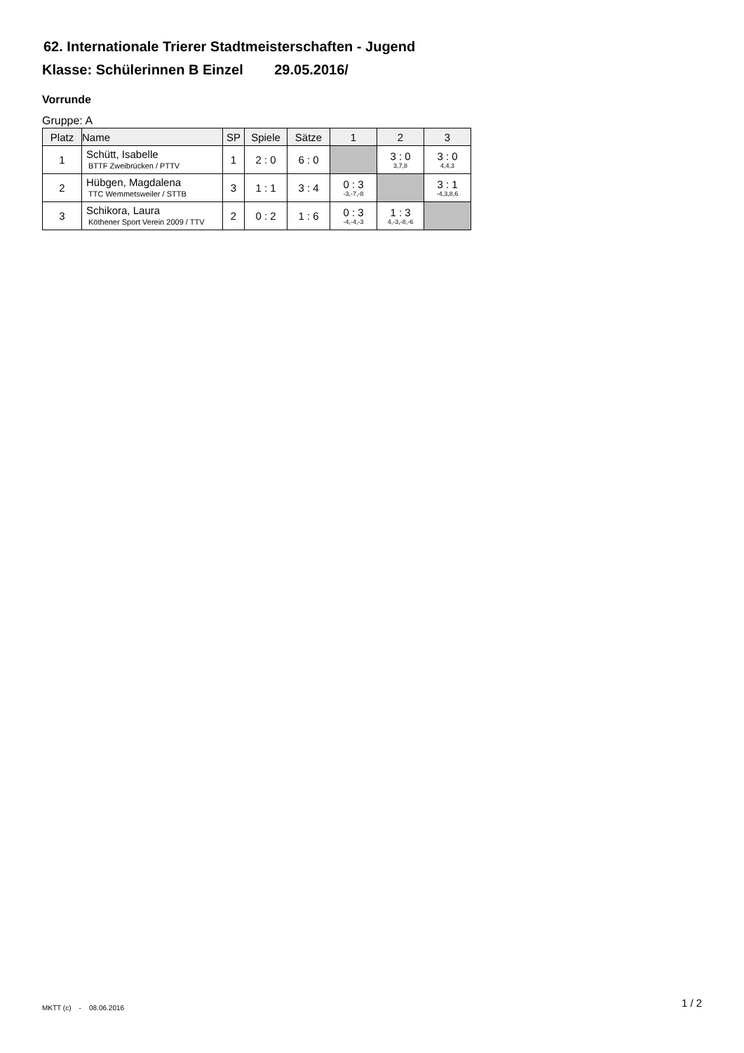62. Internationale Trierer Stadtmeisterschaften - Jugend
Klasse: Schülerinnen B Einzel 29.05.2016/
Vorrunde
Gruppe: A
| Platz | Name | SP | Spiele | Sätze | 1 | 2 | 3 |
| --- | --- | --- | --- | --- | --- | --- | --- |
| 1 | Schütt, Isabelle BTTF Zweibrücken / PTTV | 1 | 2 : 0 | 6 : 0 | | 3 : 0 3,7,8 | 3 : 0 4,4,3 |
| 2 | Hübgen, Magdalena TTC Wemmetsweiler / STTB | 3 | 1 : 1 | 3 : 4 | 0 : 3 -3,-7,-8 | | 3 : 1 -4,3,8,6 |
| 3 | Schikora, Laura Köthener Sport Verein 2009 / TTV | 2 | 0 : 2 | 1 : 6 | 0 : 3 -4,-4,-3 | 1 : 3 4,-3,-8,-6 | |
MKTT (c) - 08.06.2016 1 / 2